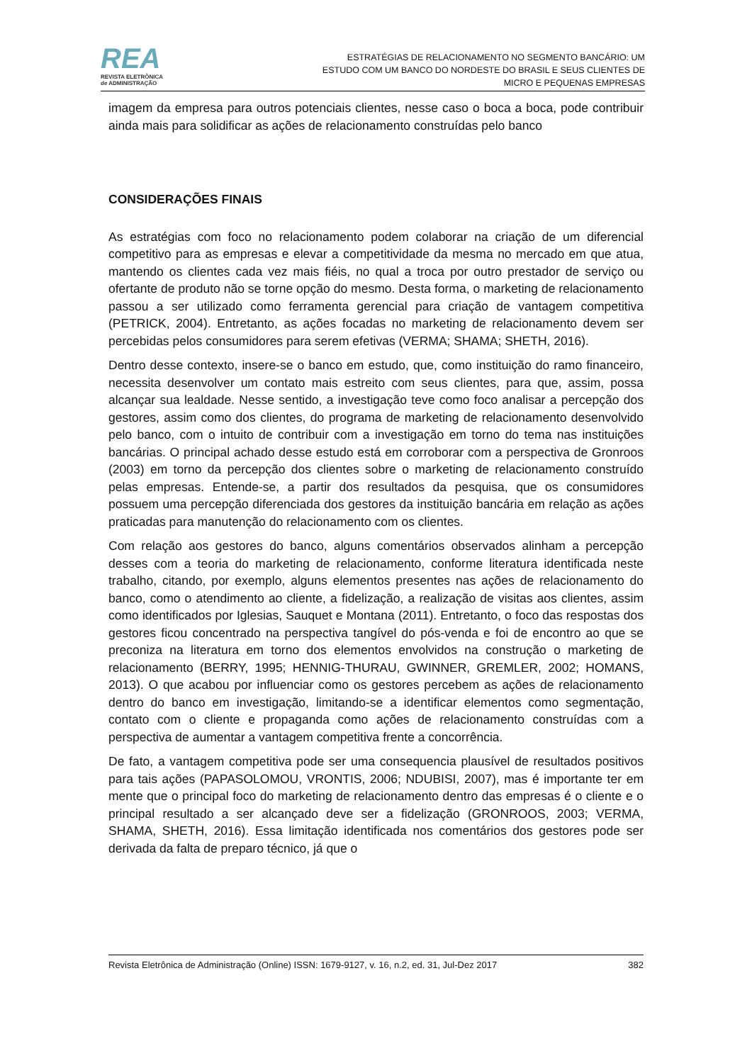REA
REVISTA ELETRÔNICA
de ADMINISTRAÇÃO
ESTRATÉGIAS DE RELACIONAMENTO NO SEGMENTO BANCÁRIO: UM ESTUDO COM UM BANCO DO NORDESTE DO BRASIL E SEUS CLIENTES DE MICRO E PEQUENAS EMPRESAS
imagem da empresa para outros potenciais clientes, nesse caso o boca a boca, pode contribuir ainda mais para solidificar as ações de relacionamento construídas pelo banco
CONSIDERAÇÕES FINAIS
As estratégias com foco no relacionamento podem colaborar na criação de um diferencial competitivo para as empresas e elevar a competitividade da mesma no mercado em que atua, mantendo os clientes cada vez mais fiéis, no qual a troca por outro prestador de serviço ou ofertante de produto não se torne opção do mesmo. Desta forma, o marketing de relacionamento passou a ser utilizado como ferramenta gerencial para criação de vantagem competitiva (PETRICK, 2004). Entretanto, as ações focadas no marketing de relacionamento devem ser percebidas pelos consumidores para serem efetivas (VERMA; SHAMA; SHETH, 2016).
Dentro desse contexto, insere-se o banco em estudo, que, como instituição do ramo financeiro, necessita desenvolver um contato mais estreito com seus clientes, para que, assim, possa alcançar sua lealdade. Nesse sentido, a investigação teve como foco analisar a percepção dos gestores, assim como dos clientes, do programa de marketing de relacionamento desenvolvido pelo banco, com o intuito de contribuir com a investigação em torno do tema nas instituições bancárias. O principal achado desse estudo está em corroborar com a perspectiva de Gronroos (2003) em torno da percepção dos clientes sobre o marketing de relacionamento construído pelas empresas. Entende-se, a partir dos resultados da pesquisa, que os consumidores possuem uma percepção diferenciada dos gestores da instituição bancária em relação as ações praticadas para manutenção do relacionamento com os clientes.
Com relação aos gestores do banco, alguns comentários observados alinham a percepção desses com a teoria do marketing de relacionamento, conforme literatura identificada neste trabalho, citando, por exemplo, alguns elementos presentes nas ações de relacionamento do banco, como o atendimento ao cliente, a fidelização, a realização de visitas aos clientes, assim como identificados por Iglesias, Sauquet e Montana (2011). Entretanto, o foco das respostas dos gestores ficou concentrado na perspectiva tangível do pós-venda e foi de encontro ao que se preconiza na literatura em torno dos elementos envolvidos na construção o marketing de relacionamento (BERRY, 1995; HENNIG-THURAU, GWINNER, GREMLER, 2002; HOMANS, 2013). O que acabou por influenciar como os gestores percebem as ações de relacionamento dentro do banco em investigação, limitando-se a identificar elementos como segmentação, contato com o cliente e propaganda como ações de relacionamento construídas com a perspectiva de aumentar a vantagem competitiva frente a concorrência.
De fato, a vantagem competitiva pode ser uma consequencia plausível de resultados positivos para tais ações (PAPASOLOMOU, VRONTIS, 2006; NDUBISI, 2007), mas é importante ter em mente que o principal foco do marketing de relacionamento dentro das empresas é o cliente e o principal resultado a ser alcançado deve ser a fidelização (GRONROOS, 2003; VERMA, SHAMA, SHETH, 2016). Essa limitação identificada nos comentários dos gestores pode ser derivada da falta de preparo técnico, já que o
Revista Eletrônica de Administração (Online) ISSN: 1679-9127, v. 16, n.2, ed. 31, Jul-Dez 2017 382